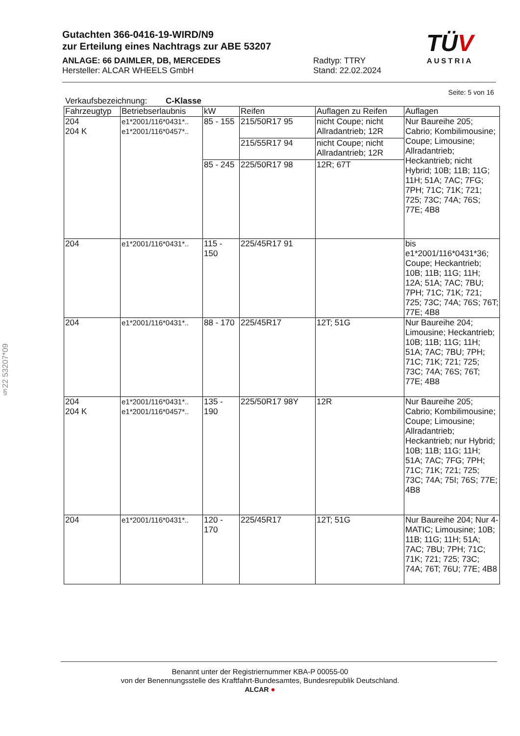Gutachten 366-0416-19-WIRD/N9
zur Erteilung eines Nachtrags zur ABE 53207
ANLAGE: 66 DAIMLER, DB, MERCEDES
Hersteller: ALCAR WHEELS GmbH
Radtyp: TTRY
Stand: 22.02.2024
TÜV
AUSTRIA
Seite: 5 von 16
§22 53207*09
Verkaufsbezeichnung: C-Klasse
| Fahrzeugtyp | Betriebserlaubnis | kW | Reifen | Auflagen zu Reifen | Auflagen |
| --- | --- | --- | --- | --- | --- |
| 204 204 K | e1*2001/116*0431*.. e1*2001/116*0457*.. | 85 - 155 | 215/50R17 95 | nicht Coupe; nicht Allradantrieb; 12R | Nur Baureihe 205; Cabrio; Kombilimousine; Coupe; Limousine; Allradantrieb; Heckantrieb; nicht Hybrid; 10B; 11B; 11G; 11H; 51A; 7AC; 7FG; 7PH; 71C; 71K; 721; 725; 73C; 74A; 76S; 77E; 4B8 |
| | | | 215/55R17 94 | nicht Coupe; nicht Allradantrieb; 12R | |
| | | 85 - 245 | 225/50R17 98 | 12R; 67T | |
| 204 | e1*2001/116*0431*.. | 115 - 150 | 225/45R17 91 | | bis e1*2001/116*0431*36; Coupe; Heckantrieb; 10B; 11B; 11G; 11H; 12A; 51A; 7AC; 7BU; 7PH; 71C; 71K; 721; 725; 73C; 74A; 76S; 76T; 77E; 4B8 |
| 204 | e1*2001/116*0431*.. | 88 - 170 | 225/45R17 | 12T; 51G | Nur Baureihe 204; Limousine; Heckantrieb; 10B; 11B; 11G; 11H; 51A; 7AC; 7BU; 7PH; 71C; 71K; 721; 725; 73C; 74A; 76S; 76T; 77E; 4B8 |
| 204 204 K | e1*2001/116*0431*.. e1*2001/116*0457*.. | 135 - 190 | 225/50R17 98Y | 12R | Nur Baureihe 205; Cabrio; Kombilimousine; Coupe; Limousine; Allradantrieb; Heckantrieb; nur Hybrid; 10B; 11B; 11G; 11H; 51A; 7AC; 7FG; 7PH; 71C; 71K; 721; 725; 73C; 74A; 75I; 76S; 77E; 4B8 |
| 204 | e1*2001/116*0431*.. | 120 - 170 | 225/45R17 | 12T; 51G | Nur Baureihe 204; Nur 4-MATIC; Limousine; 10B; 11B; 11G; 11H; 51A; 7AC; 7BU; 7PH; 71C; 71K; 721; 725; 73C; 74A; 76T; 76U; 77E; 4B8 |
Benannt unter der Registriernummer KBA-P 00055-00
von der Benennungsstelle des Kraftfahrt-Bundesamtes, Bundesrepublik Deutschland.
ALCAR ●